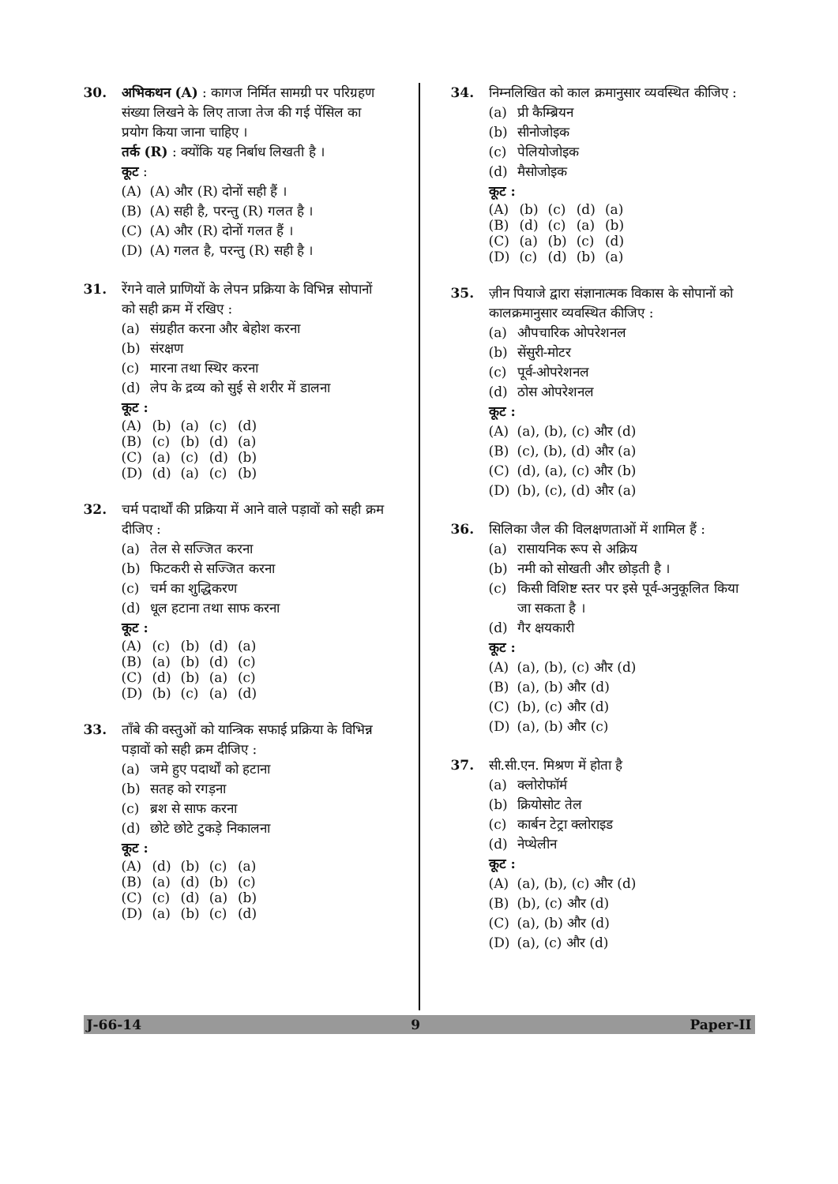30. अभिकथन (A) : कागज निर्मित सामग्री पर परिग्रहण संख्या लिखने के लिए ताजा तेज की गई पेंसिल का प्रयोग किया जाना चाहिए ।
तर्क (R) : क्योंकि यह निर्बाध लिखती है ।
कूट :
(A) (A) और (R) दोनों सही हैं ।
(B) (A) सही है, परन्तु (R) गलत है ।
(C) (A) और (R) दोनों गलत हैं ।
(D) (A) गलत है, परन्तु (R) सही है ।
31. रेंगने वाले प्राणियों के लेपन प्रक्रिया के विभिन्न सोपानों को सही क्रम में रखिए :
(a) संग्रहीत करना और बेहोश करना
(b) संरक्षण
(c) मारना तथा स्थिर करना
(d) लेप के द्रव्य को सुई से शरीर में डालना
कूट :
| (A) | (b) | (a) | (c) | (d) |
| (B) | (c) | (b) | (d) | (a) |
| (C) | (a) | (c) | (d) | (b) |
| (D) | (d) | (a) | (c) | (b) |
32. चर्म पदार्थों की प्रक्रिया में आने वाले पड़ावों को सही क्रम दीजिए :
(a) तेल से सज्जित करना
(b) फिटकरी से सज्जित करना
(c) चर्म का शुद्धिकरण
(d) धूल हटाना तथा साफ करना
कूट :
| (A) | (c) | (b) | (d) | (a) |
| (B) | (a) | (b) | (d) | (c) |
| (C) | (d) | (b) | (a) | (c) |
| (D) | (b) | (c) | (a) | (d) |
33. ताँबे की वस्तुओं को यान्त्रिक सफाई प्रक्रिया के विभिन्न पड़ावों को सही क्रम दीजिए :
(a) जमे हुए पदार्थों को हटाना
(b) सतह को रगड़ना
(c) ब्रश से साफ करना
(d) छोटे छोटे टुकड़े निकालना
कूट :
| (A) | (d) | (b) | (c) | (a) |
| (B) | (a) | (d) | (b) | (c) |
| (C) | (c) | (d) | (a) | (b) |
| (D) | (a) | (b) | (c) | (d) |
34. निम्नलिखित को काल क्रमानुसार व्यवस्थित कीजिए :
(a) प्री कैम्ब्रियन
(b) सीनोजोइक
(c) पेलियोजोइक
(d) मैसोजोइक
कूट :
| (A) | (b) | (c) | (d) | (a) |
| (B) | (d) | (c) | (a) | (b) |
| (C) | (a) | (b) | (c) | (d) |
| (D) | (c) | (d) | (b) | (a) |
35. ज़ीन पियाजे द्वारा संज्ञानात्मक विकास के सोपानों को कालक्रमानुसार व्यवस्थित कीजिए :
(a) औपचारिक ओपरेशनल
(b) सेंसुरी-मोटर
(c) पूर्व-ओपरेशनल
(d) ठोस ओपरेशनल
कूट :
(A) (a), (b), (c) और (d)
(B) (c), (b), (d) और (a)
(C) (d), (a), (c) और (b)
(D) (b), (c), (d) और (a)
36. सिलिका जैल की विलक्षणताओं में शामिल हैं :
(a) रासायनिक रूप से अक्रिय
(b) नमी को सोखती और छोड़ती है ।
(c) किसी विशिष्ट स्तर पर इसे पूर्व-अनुकूलित किया जा सकता है ।
(d) गैर क्षयकारी
कूट :
(A) (a), (b), (c) और (d)
(B) (a), (b) और (d)
(C) (b), (c) और (d)
(D) (a), (b) और (c)
37. सी.सी.एन. मिश्रण में होता है
(a) क्लोरोफॉर्म
(b) क्रियोसोट तेल
(c) कार्बन टेट्रा क्लोराइड
(d) नेप्थेलीन
कूट :
(A) (a), (b), (c) और (d)
(B) (b), (c) और (d)
(C) (a), (b) और (d)
(D) (a), (c) और (d)
J-66-14 9 Paper-II